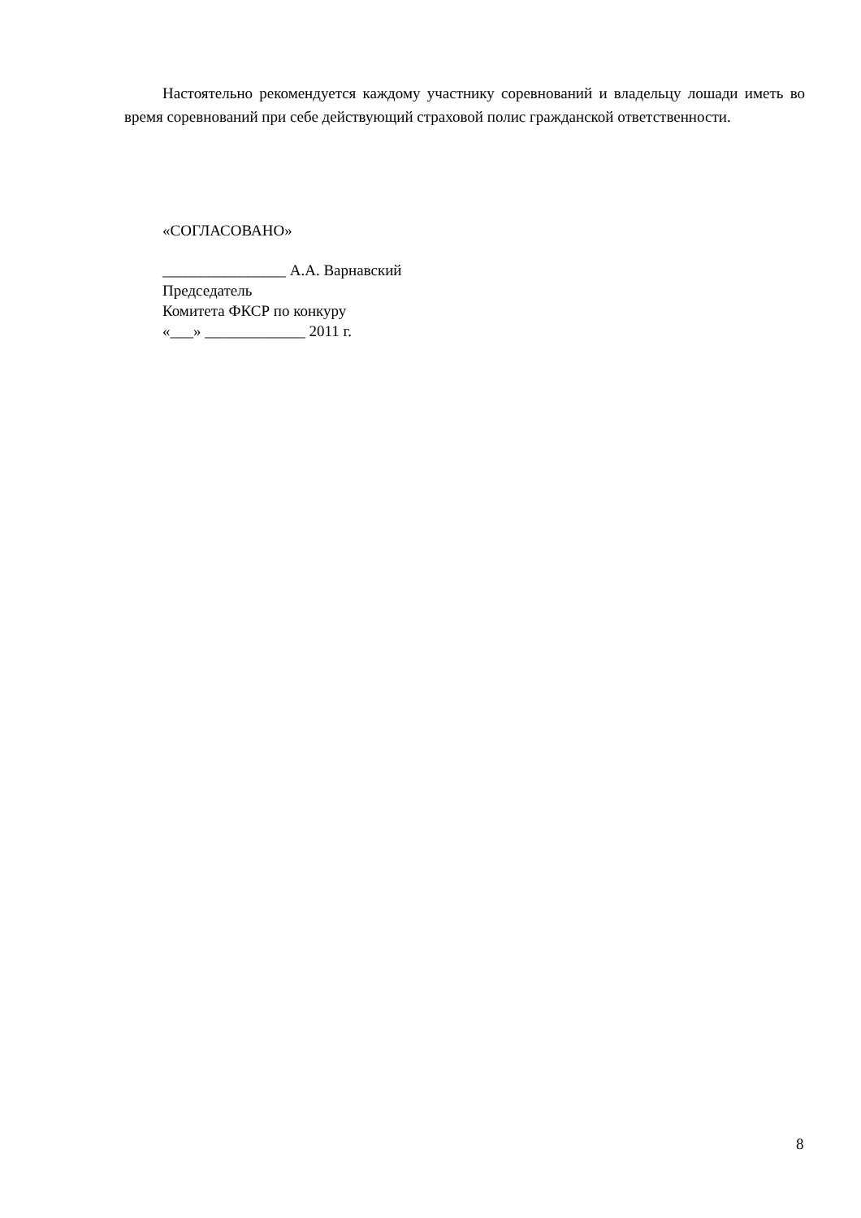Настоятельно рекомендуется каждому участнику соревнований и владельцу лошади иметь во время соревнований при себе действующий страховой полис гражданской ответственности.
«СОГЛАСОВАНО»
________________ А.А. Варнавский
Председатель
Комитета ФКСР по конкуру
«___» _____________ 2011 г.
8